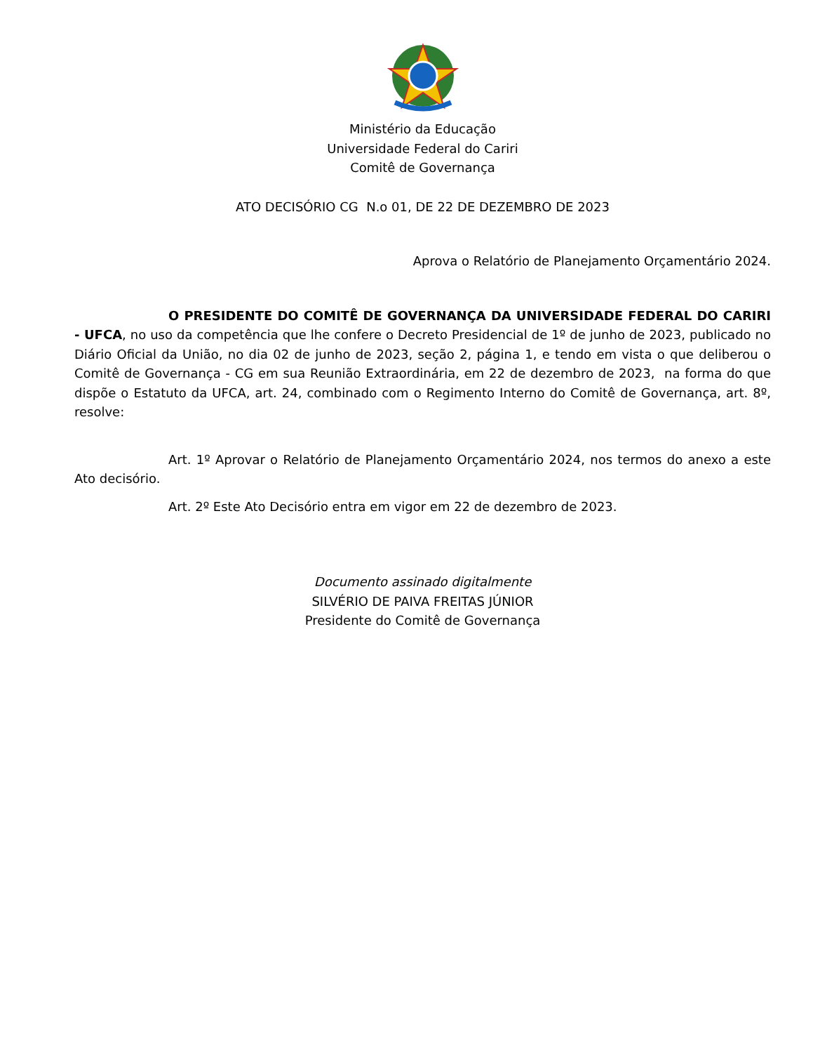Ministério da Educação
Universidade Federal do Cariri
Comitê de Governança
ATO DECISÓRIO CG N.o 01, DE 22 DE DEZEMBRO DE 2023
Aprova o Relatório de Planejamento Orçamentário 2024.
O PRESIDENTE DO COMITÊ DE GOVERNANÇA DA UNIVERSIDADE FEDERAL DO CARIRI - UFCA, no uso da competência que lhe confere o Decreto Presidencial de 1º de junho de 2023, publicado no Diário Oficial da União, no dia 02 de junho de 2023, seção 2, página 1, e tendo em vista o que deliberou o Comitê de Governança - CG em sua Reunião Extraordinária, em 22 de dezembro de 2023, na forma do que dispõe o Estatuto da UFCA, art. 24, combinado com o Regimento Interno do Comitê de Governança, art. 8º, resolve:
Art. 1º Aprovar o Relatório de Planejamento Orçamentário 2024, nos termos do anexo a este Ato decisório.
Art. 2º Este Ato Decisório entra em vigor em 22 de dezembro de 2023.
Documento assinado digitalmente
SILVÉRIO DE PAIVA FREITAS JÚNIOR
Presidente do Comitê de Governança